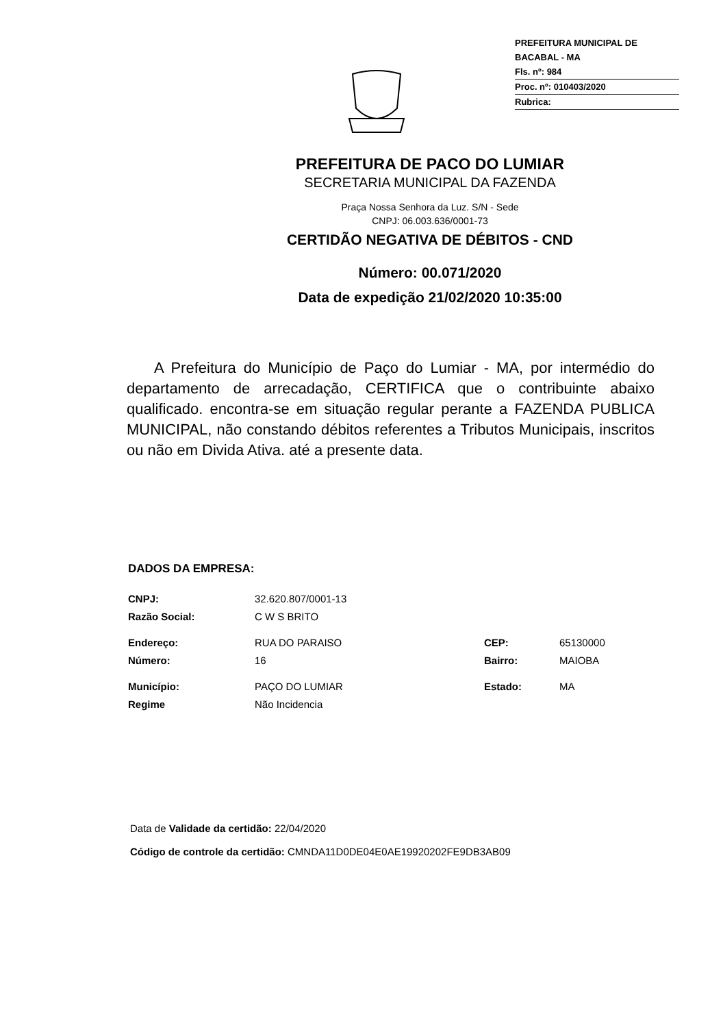PREFEITURA MUNICIPAL DE BACABAL - MA
Fls. nº: 984
Proc. nº: 010403/2020
Rubrica:
PREFEITURA DE PACO DO LUMIAR
SECRETARIA MUNICIPAL DA FAZENDA
Praça Nossa Senhora da Luz. S/N - Sede
CNPJ: 06.003.636/0001-73
CERTIDÃO NEGATIVA DE DÉBITOS - CND
Número: 00.071/2020
Data de expedição 21/02/2020 10:35:00
A Prefeitura do Município de Paço do Lumiar - MA, por intermédio do departamento de arrecadação, CERTIFICA que o contribuinte abaixo qualificado. encontra-se em situação regular perante a FAZENDA PUBLICA MUNICIPAL, não constando débitos referentes a Tributos Municipais, inscritos ou não em Divida Ativa. até a presente data.
DADOS DA EMPRESA:
| CNPJ: | 32.620.807/0001-13 | | |
| Razão Social: | C W S BRITO | | |
| Endereço: | RUA DO PARAISO | CEP: | 65130000 |
| Número: | 16 | Bairro: | MAIOBA |
| Município: | PAÇO DO LUMIAR | Estado: | MA |
| Regime | Não Incidencia | | |
Data de Validade da certidão: 22/04/2020
Código de controle da certidão: CMNDA11D0DE04E0AE19920202FE9DB3AB09